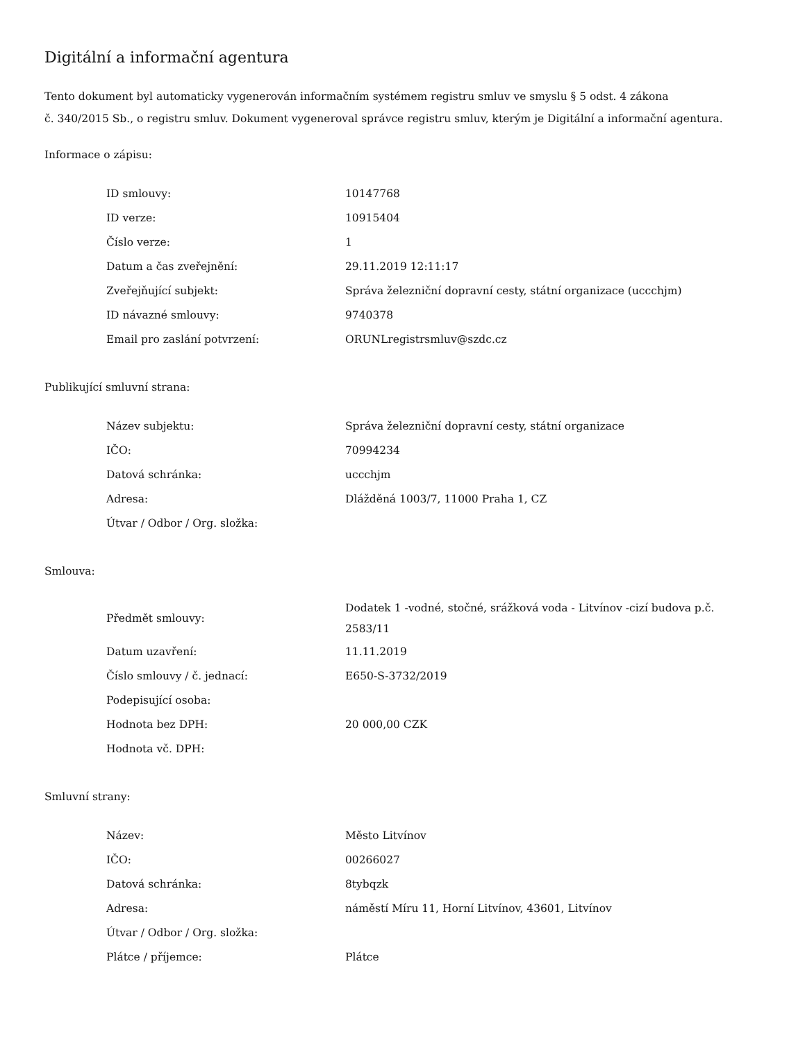Digitální a informační agentura
Tento dokument byl automaticky vygenerován informačním systémem registru smluv ve smyslu § 5 odst. 4 zákona
č. 340/2015 Sb., o registru smluv. Dokument vygeneroval správce registru smluv, kterým je Digitální a informační agentura.
Informace o zápisu:
| ID smlouvy: | 10147768 |
| ID verze: | 10915404 |
| Číslo verze: | 1 |
| Datum a čas zveřejnění: | 29.11.2019 12:11:17 |
| Zveřejňující subjekt: | Správa železniční dopravní cesty, státní organizace (uccchjm) |
| ID návazné smlouvy: | 9740378 |
| Email pro zaslání potvrzení: | ORUNLregistrsmluv@szdc.cz |
Publikující smluvní strana:
| Název subjektu: | Správa železniční dopravní cesty, státní organizace |
| IČO: | 70994234 |
| Datová schránka: | uccchjm |
| Adresa: | Dlážděná 1003/7, 11000 Praha 1, CZ |
| Útvar / Odbor / Org. složka: | |
Smlouva:
| Předmět smlouvy: | Dodatek 1 -vodné, stočné, srážková voda - Litvínov -cizí budova p.č. 2583/11 |
| Datum uzavření: | 11.11.2019 |
| Číslo smlouvy / č. jednací: | E650-S-3732/2019 |
| Podepisující osoba: | |
| Hodnota bez DPH: | 20 000,00 CZK |
| Hodnota vč. DPH: | |
Smluvní strany:
| Název: | Město Litvínov |
| IČO: | 00266027 |
| Datová schránka: | 8tybqzk |
| Adresa: | náměstí Míru 11, Horní Litvínov, 43601, Litvínov |
| Útvar / Odbor / Org. složka: | |
| Plátce / příjemce: | Plátce |